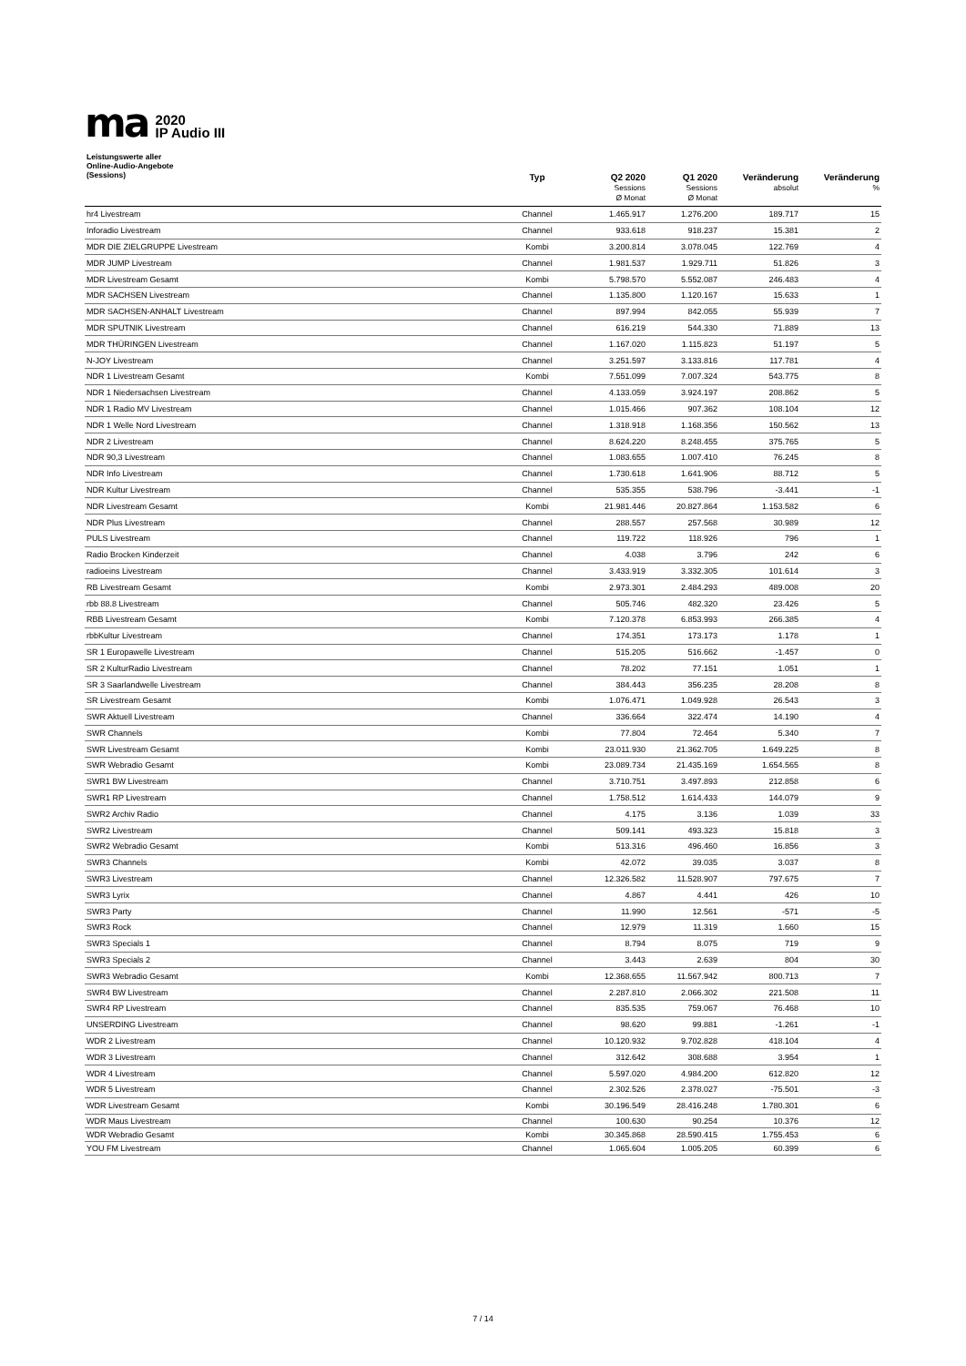ma
2020
IP Audio III
| Leistungswerte aller Online-Audio-Angebote (Sessions) | Typ | Q2 2020 Sessions Ø Monat | Q1 2020 Sessions Ø Monat | Veränderung absolut | Veränderung % |
| --- | --- | --- | --- | --- | --- |
| hr4 Livestream | Channel | 1.465.917 | 1.276.200 | 189.717 | 15 |
| Inforadio Livestream | Channel | 933.618 | 918.237 | 15.381 | 2 |
| MDR DIE ZIELGRUPPE Livestream | Kombi | 3.200.814 | 3.078.045 | 122.769 | 4 |
| MDR JUMP Livestream | Channel | 1.981.537 | 1.929.711 | 51.826 | 3 |
| MDR Livestream Gesamt | Kombi | 5.798.570 | 5.552.087 | 246.483 | 4 |
| MDR SACHSEN Livestream | Channel | 1.135.800 | 1.120.167 | 15.633 | 1 |
| MDR SACHSEN-ANHALT Livestream | Channel | 897.994 | 842.055 | 55.939 | 7 |
| MDR SPUTNIK Livestream | Channel | 616.219 | 544.330 | 71.889 | 13 |
| MDR THÜRINGEN Livestream | Channel | 1.167.020 | 1.115.823 | 51.197 | 5 |
| N-JOY Livestream | Channel | 3.251.597 | 3.133.816 | 117.781 | 4 |
| NDR 1 Livestream Gesamt | Kombi | 7.551.099 | 7.007.324 | 543.775 | 8 |
| NDR 1 Niedersachsen Livestream | Channel | 4.133.059 | 3.924.197 | 208.862 | 5 |
| NDR 1 Radio MV Livestream | Channel | 1.015.466 | 907.362 | 108.104 | 12 |
| NDR 1 Welle Nord Livestream | Channel | 1.318.918 | 1.168.356 | 150.562 | 13 |
| NDR 2 Livestream | Channel | 8.624.220 | 8.248.455 | 375.765 | 5 |
| NDR 90,3 Livestream | Channel | 1.083.655 | 1.007.410 | 76.245 | 8 |
| NDR Info Livestream | Channel | 1.730.618 | 1.641.906 | 88.712 | 5 |
| NDR Kultur Livestream | Channel | 535.355 | 538.796 | -3.441 | -1 |
| NDR Livestream Gesamt | Kombi | 21.981.446 | 20.827.864 | 1.153.582 | 6 |
| NDR Plus Livestream | Channel | 288.557 | 257.568 | 30.989 | 12 |
| PULS Livestream | Channel | 119.722 | 118.926 | 796 | 1 |
| Radio Brocken Kinderzeit | Channel | 4.038 | 3.796 | 242 | 6 |
| radioeins Livestream | Channel | 3.433.919 | 3.332.305 | 101.614 | 3 |
| RB Livestream Gesamt | Kombi | 2.973.301 | 2.484.293 | 489.008 | 20 |
| rbb 88.8 Livestream | Channel | 505.746 | 482.320 | 23.426 | 5 |
| RBB Livestream Gesamt | Kombi | 7.120.378 | 6.853.993 | 266.385 | 4 |
| rbbKultur Livestream | Channel | 174.351 | 173.173 | 1.178 | 1 |
| SR 1 Europawelle Livestream | Channel | 515.205 | 516.662 | -1.457 | 0 |
| SR 2 KulturRadio Livestream | Channel | 78.202 | 77.151 | 1.051 | 1 |
| SR 3 Saarlandwelle Livestream | Channel | 384.443 | 356.235 | 28.208 | 8 |
| SR Livestream Gesamt | Kombi | 1.076.471 | 1.049.928 | 26.543 | 3 |
| SWR Aktuell Livestream | Channel | 336.664 | 322.474 | 14.190 | 4 |
| SWR Channels | Kombi | 77.804 | 72.464 | 5.340 | 7 |
| SWR Livestream Gesamt | Kombi | 23.011.930 | 21.362.705 | 1.649.225 | 8 |
| SWR Webradio Gesamt | Kombi | 23.089.734 | 21.435.169 | 1.654.565 | 8 |
| SWR1 BW Livestream | Channel | 3.710.751 | 3.497.893 | 212.858 | 6 |
| SWR1 RP Livestream | Channel | 1.758.512 | 1.614.433 | 144.079 | 9 |
| SWR2 Archiv Radio | Channel | 4.175 | 3.136 | 1.039 | 33 |
| SWR2 Livestream | Channel | 509.141 | 493.323 | 15.818 | 3 |
| SWR2 Webradio Gesamt | Kombi | 513.316 | 496.460 | 16.856 | 3 |
| SWR3 Channels | Kombi | 42.072 | 39.035 | 3.037 | 8 |
| SWR3 Livestream | Channel | 12.326.582 | 11.528.907 | 797.675 | 7 |
| SWR3 Lyrix | Channel | 4.867 | 4.441 | 426 | 10 |
| SWR3 Party | Channel | 11.990 | 12.561 | -571 | -5 |
| SWR3 Rock | Channel | 12.979 | 11.319 | 1.660 | 15 |
| SWR3 Specials 1 | Channel | 8.794 | 8.075 | 719 | 9 |
| SWR3 Specials 2 | Channel | 3.443 | 2.639 | 804 | 30 |
| SWR3 Webradio Gesamt | Kombi | 12.368.655 | 11.567.942 | 800.713 | 7 |
| SWR4 BW Livestream | Channel | 2.287.810 | 2.066.302 | 221.508 | 11 |
| SWR4 RP Livestream | Channel | 835.535 | 759.067 | 76.468 | 10 |
| UNSERDING Livestream | Channel | 98.620 | 99.881 | -1.261 | -1 |
| WDR 2 Livestream | Channel | 10.120.932 | 9.702.828 | 418.104 | 4 |
| WDR 3 Livestream | Channel | 312.642 | 308.688 | 3.954 | 1 |
| WDR 4 Livestream | Channel | 5.597.020 | 4.984.200 | 612.820 | 12 |
| WDR 5 Livestream | Channel | 2.302.526 | 2.378.027 | -75.501 | -3 |
| WDR Livestream Gesamt | Kombi | 30.196.549 | 28.416.248 | 1.780.301 | 6 |
| WDR Maus Livestream | Channel | 100.630 | 90.254 | 10.376 | 12 |
| WDR Webradio Gesamt | Kombi | 30.345.868 | 28.590.415 | 1.755.453 | 6 |
| YOU FM Livestream | Channel | 1.065.604 | 1.005.205 | 60.399 | 6 |
7 / 14